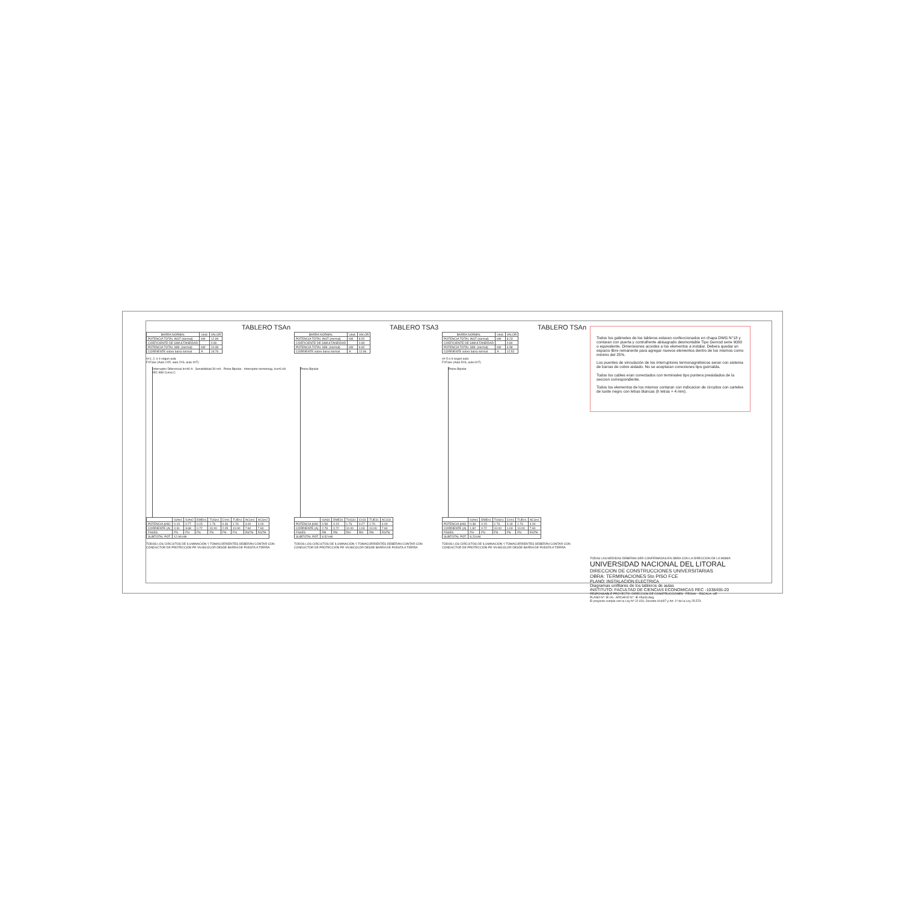TABLERO TSAn
| BARRA NORMAL | Unid. | VALOR |
| --- | --- | --- |
| POTENCIA TOTAL INST (normal) | kW | 12.99 |
| COEFICIENTE DE SIMULTANEIDAD | | 0.80 |
| POTENCIA TOTAL SIM. (normal) | kW | 10.39 |
| CORRIENTE sobre barra normal | A | 19.76 |
n=1, 2, o 4 segun aula
F=Fase (Aula 1=R, aula 2=S, aula 4=T)
Interruptor Diferencial In=40 A · Sensibilidad 30 mA · Peine Bipolar · Interruptor termomag. Icu=6 kA IEC 898 Curva C
| | IUAn1 | IUAn2 | EMEn1 | TUGn1 | CVn1 | TUEn1 | ACUn1 | ACUn2 |
| POTENCIA (kW) | 0.19 | 0.77 | 0.15 | 1.76 | 0.36 | 1.76 | 4.00 | 4.00 |
| CORRIENTE (A) | 0.91 | 3.68 | 0.72 | 10.00 | 2.05 | 10.00 | 7.60 | 7.60 |
| FASES | FN | FN | FN | FN | FN | FN | RSTN | RSTN |
| SUBTOTAL POT. | 12.99 kW | | | | | | | |
TODOS LOS CIRCUITOS DE ILUMINACIÓN Y TOMACORRIENTES DEBERÁN CONTAR CON CONDUCTOR DE PROTECCIÓN PE VN BICOLOR DESDE BARRA DE PUESTA A TIERRA
TABLERO TSA3
| BARRA NORMAL | Unid. | VALOR |
| --- | --- | --- |
| POTENCIA TOTAL INST (normal) | kW | 8.52 |
| COEFICIENTE DE SIMULTANEIDAD | | 0.80 |
| POTENCIA TOTAL SIM. (normal) | kW | 6.82 |
| CORRIENTE sobre barra normal | A | 12.96 |
Peine Bipolar
| | IUA31 | EME31 | TUG31 | CV31 | TUE31 | ACU31 |
| POTENCIA (kW) | 0.58 | 0.15 | 1.76 | 0.27 | 1.76 | 4.00 |
| CORRIENTE (A) | 2.78 | 0.72 | 10.00 | 1.03 | 10.00 | 7.60 |
| FASES | RN | RN | RN | RN | RN | RSTN |
| SUBTOTAL POT. | 8.52 kW | | | | | |
TODOS LOS CIRCUITOS DE ILUMINACIÓN Y TOMACORRIENTES DEBERÁN CONTAR CON CONDUCTOR DE PROTECCIÓN PE VN BICOLOR DESDE BARRA DE PUESTA A TIERRA
TABLERO TSAn
| BARRA NORMAL | Unid. | VALOR |
| --- | --- | --- |
| POTENCIA TOTAL INST (normal) | kW | 8.23 |
| COEFICIENTE DE SIMULTANEIDAD | | 0.80 |
| POTENCIA TOTAL SIM. (normal) | kW | 6.58 |
| CORRIENTE sobre barra normal | A | 12.52 |
n= 5 o 6 segun aula
F=Fase (Aula 5=S, aula 6=T)
Peine Bipolar
| | IUAn1 | EMEn1 | TUGn1 | CVn1 | TUEn1 | ACUn1 |
| POTENCIA (kW) | 0.38 | 0.15 | 1.76 | 0.18 | 1.76 | 4.00 |
| CORRIENTE (A) | 1.82 | 0.72 | 10.00 | 1.03 | 10.00 | 7.60 |
| FASES | FN | FN | FN | FN | FN | RSTN |
| SUBTOTAL POT. | 8.23 kW | | | | | |
TODOS LOS CIRCUITOS DE ILUMINACIÓN Y TOMACORRIENTES DEBERÁN CONTAR CON CONDUCTOR DE PROTECCIÓN PE VN BICOLOR DESDE BARRA DE PUESTA A TIERRA
Todos los gabinetes de los tableros estaran confeccionados en chapa DWG N°18 y contaran con puerta y contrafrente abisagrado desmontable Tipo Genrod serie 9000 o equivalente. Dimensiones acordes a los elementos a instalar. Debera quedar un espacio libre remanente para agregar nuevos elementos dentro de los mismos como minimo del 25%.
Los puentes de vinculación de los interruptores termonagnéteicos seran con sistema de barras de cobre aislado. No se aceptaran conexiones tipo guirnalda.
Todos los cables eran conectados con terminales tipo puntera preaislados de la seccion correspondiente.
Todos los elementos de los mismos contaran con indicacion de circuitos con carteles de luxite negro con letras blancas (h letras = 4 mm).
TODAS LAS MEDIDAS DEBERAN SER CONFIRMADAS EN OBRA CON LA DIRECCION DE LA MISMA
UNIVERSIDAD NACIONAL DEL LITORAL
DIRECCION DE CONSTRUCCIONES UNIVERSITARIAS
OBRA: TERMINACIONES 5to PISO FCE
PLANO: INSTALACION ELECTRICA
Diagramas unifilares de los tableros de aulas
INSTITUTO: FACULTAD DE CIENCIAS ECONOMICAS REC -1038455-20
RESPONSABLE PROYECTO: DIRECCION DE CONSTRUCCIONES · FECHA: · ESCALA: s/E
PLANO N°: IE-06 · ARCHIVO N°: IE-05a06.dwg
El proyecto cumple con la Ley Nº 22.431; Decreto 914/97 y Art. 1º de la Ley 25.573.